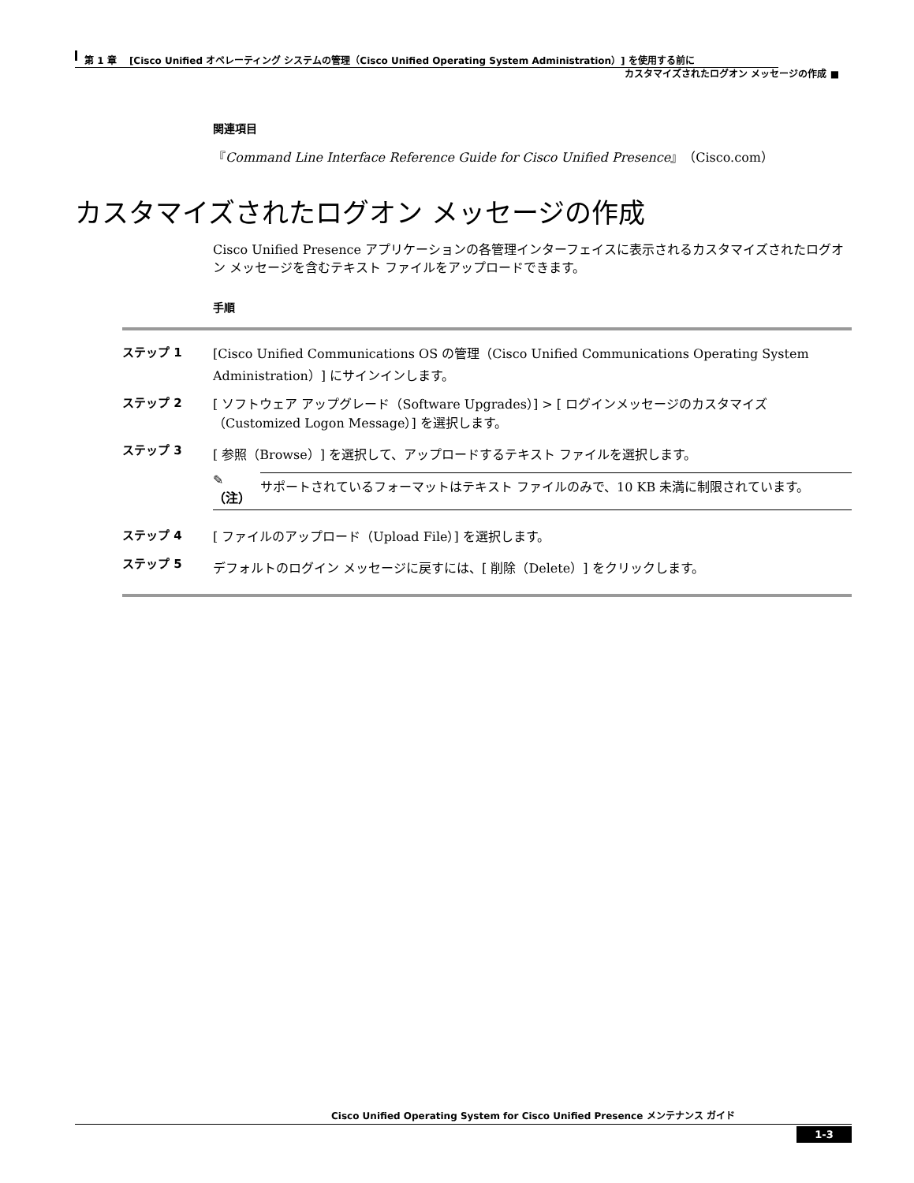第 1 章　 [Cisco Unified オペレーティング システムの管理（Cisco Unified Operating System Administration）] を使用する前に
カスタマイズされたログオン メッセージの作成 ■
関連項目
『Command Line Interface Reference Guide for Cisco Unified Presence』（Cisco.com）
カスタマイズされたログオン メッセージの作成
Cisco Unified Presence アプリケーションの各管理インターフェイスに表示されるカスタマイズされたログオン メッセージを含むテキスト ファイルをアップロードできます。
手順
ステップ 1 [Cisco Unified Communications OS の管理（Cisco Unified Communications Operating System Administration）] にサインインします。
ステップ 2 [ ソフトウェア アップグレード（Software Upgrades）] > [ ログインメッセージのカスタマイズ（Customized Logon Message）] を選択します。
ステップ 3 [ 参照（Browse）] を選択して、アップロードするテキスト ファイルを選択します。
✎
（注） サポートされているフォーマットはテキスト ファイルのみで、10 KB 未満に制限されています。
ステップ 4 [ ファイルのアップロード（Upload File）] を選択します。
ステップ 5 デフォルトのログイン メッセージに戻すには、[ 削除（Delete）] をクリックします。
Cisco Unified Operating System for Cisco Unified Presence メンテナンス ガイド
1-3